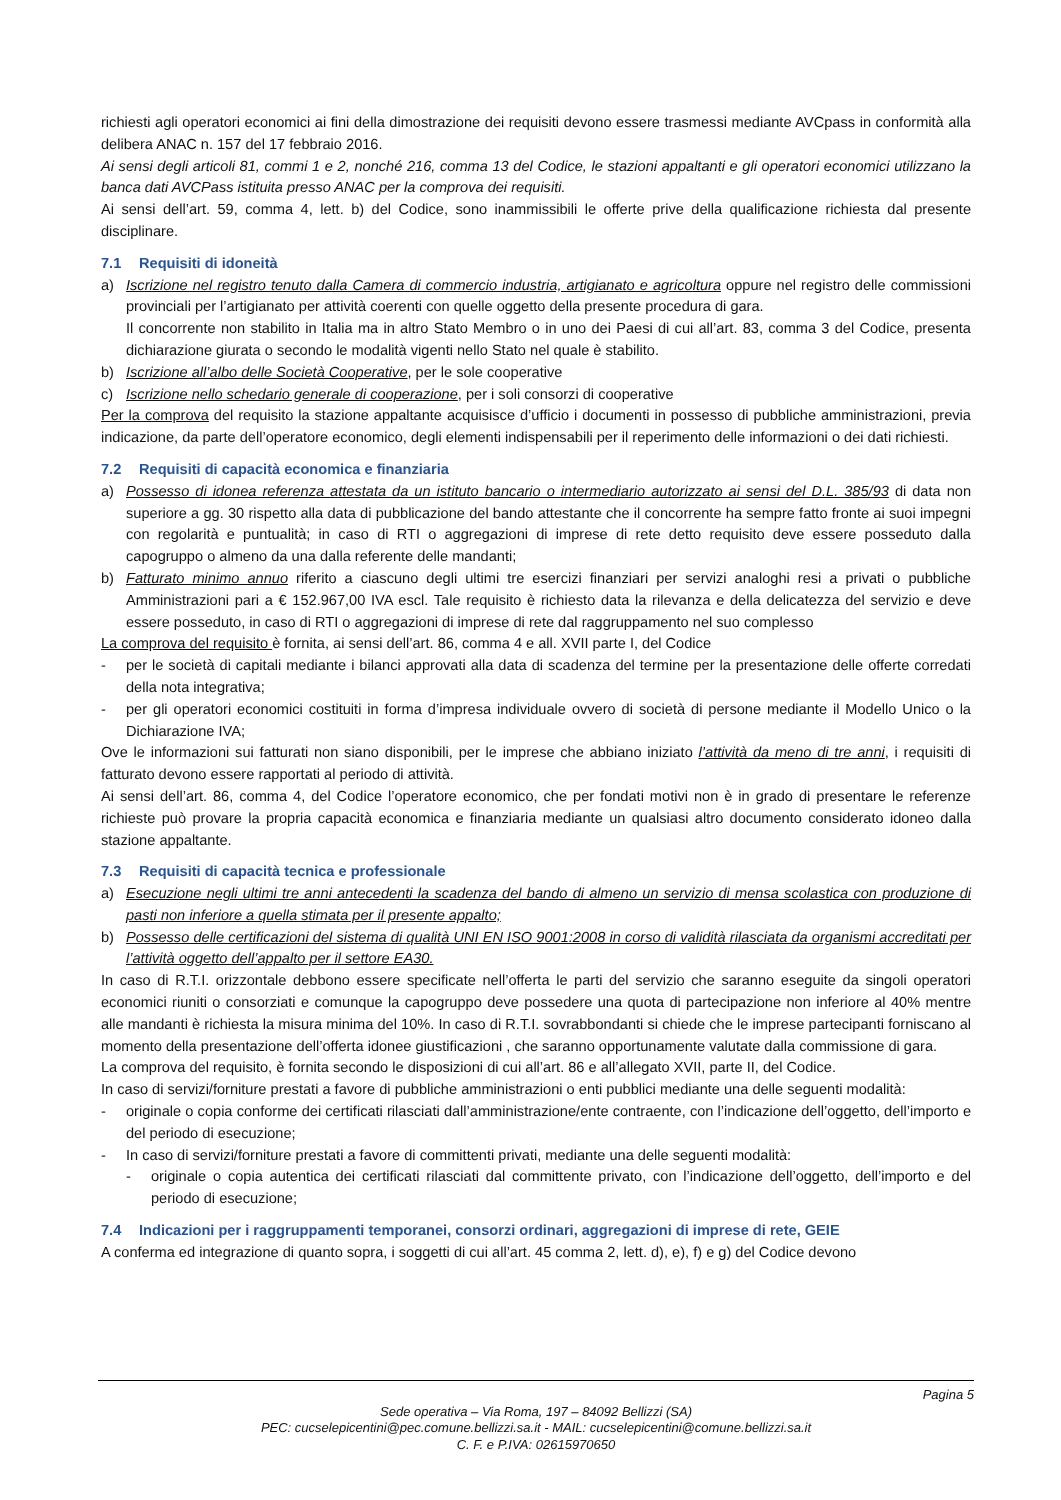richiesti agli operatori economici ai fini della dimostrazione dei requisiti devono essere trasmessi mediante AVCpass in conformità alla delibera ANAC n. 157 del 17 febbraio 2016.
Ai sensi degli articoli 81, commi 1 e 2, nonché 216, comma 13 del Codice, le stazioni appaltanti e gli operatori economici utilizzano la banca dati AVCPass istituita presso ANAC per la comprova dei requisiti.
Ai sensi dell’art. 59, comma 4, lett. b) del Codice, sono inammissibili le offerte prive della qualificazione richiesta dal presente disciplinare.
7.1 Requisiti di idoneità
a) Iscrizione nel registro tenuto dalla Camera di commercio industria, artigianato e agricoltura oppure nel registro delle commissioni provinciali per l’artigianato per attività coerenti con quelle oggetto della presente procedura di gara.
Il concorrente non stabilito in Italia ma in altro Stato Membro o in uno dei Paesi di cui all’art. 83, comma 3 del Codice, presenta dichiarazione giurata o secondo le modalità vigenti nello Stato nel quale è stabilito.
b) Iscrizione all’albo delle Società Cooperative, per le sole cooperative
c) Iscrizione nello schedario generale di cooperazione, per i soli consorzi di cooperative
Per la comprova del requisito la stazione appaltante acquisisce d’ufficio i documenti in possesso di pubbliche amministrazioni, previa indicazione, da parte dell’operatore economico, degli elementi indispensabili per il reperimento delle informazioni o dei dati richiesti.
7.2 Requisiti di capacità economica e finanziaria
a) Possesso di idonea referenza attestata da un istituto bancario o intermediario autorizzato ai sensi del D.L. 385/93 di data non superiore a gg. 30 rispetto alla data di pubblicazione del bando attestante che il concorrente ha sempre fatto fronte ai suoi impegni con regolarità e puntualità; in caso di RTI o aggregazioni di imprese di rete detto requisito deve essere posseduto dalla capogruppo o almeno da una dalla referente delle mandanti;
b) Fatturato minimo annuo riferito a ciascuno degli ultimi tre esercizi finanziari per servizi analoghi resi a privati o pubbliche Amministrazioni pari a € 152.967,00 IVA escl. Tale requisito è richiesto data la rilevanza e della delicatezza del servizio e deve essere posseduto, in caso di RTI o aggregazioni di imprese di rete dal raggruppamento nel suo complesso
La comprova del requisito è fornita, ai sensi dell’art. 86, comma 4 e all. XVII parte I, del Codice
- per le società di capitali mediante i bilanci approvati alla data di scadenza del termine per la presentazione delle offerte corredati della nota integrativa;
- per gli operatori economici costituiti in forma d’impresa individuale ovvero di società di persone mediante il Modello Unico o la Dichiarazione IVA;
Ove le informazioni sui fatturati non siano disponibili, per le imprese che abbiano iniziato l’attività da meno di tre anni, i requisiti di fatturato devono essere rapportati al periodo di attività.
Ai sensi dell’art. 86, comma 4, del Codice l’operatore economico, che per fondati motivi non è in grado di presentare le referenze richieste può provare la propria capacità economica e finanziaria mediante un qualsiasi altro documento considerato idoneo dalla stazione appaltante.
7.3 Requisiti di capacità tecnica e professionale
a) Esecuzione negli ultimi tre anni antecedenti la scadenza del bando di almeno un servizio di mensa scolastica con produzione di pasti non inferiore a quella stimata per il presente appalto;
b) Possesso delle certificazioni del sistema di qualità UNI EN ISO 9001:2008 in corso di validità rilasciata da organismi accreditati per l’attività oggetto dell’appalto per il settore EA30.
In caso di R.T.I. orizzontale debbono essere specificate nell’offerta le parti del servizio che saranno eseguite da singoli operatori economici riuniti o consorziati e comunque la capogruppo deve possedere una quota di partecipazione non inferiore al 40% mentre alle mandanti è richiesta la misura minima del 10%. In caso di R.T.I. sovrabbondanti si chiede che le imprese partecipanti forniscano al momento della presentazione dell’offerta idonee giustificazioni , che saranno opportunamente valutate dalla commissione di gara.
La comprova del requisito, è fornita secondo le disposizioni di cui all’art. 86 e all’allegato XVII, parte II, del Codice.
In caso di servizi/forniture prestati a favore di pubbliche amministrazioni o enti pubblici mediante una delle seguenti modalità:
- originale o copia conforme dei certificati rilasciati dall’amministrazione/ente contraente, con l’indicazione dell’oggetto, dell’importo e del periodo di esecuzione;
- In caso di servizi/forniture prestati a favore di committenti privati, mediante una delle seguenti modalità:
- originale o copia autentica dei certificati rilasciati dal committente privato, con l’indicazione dell’oggetto, dell’importo e del periodo di esecuzione;
7.4 Indicazioni per i raggruppamenti temporanei, consorzi ordinari, aggregazioni di imprese di rete, GEIE
A conferma ed integrazione di quanto sopra, i soggetti di cui all’art. 45 comma 2, lett. d), e), f) e g) del Codice devono
Pagina 5
Sede operativa – Via Roma, 197 – 84092 Bellizzi (SA)
PEC: cucselepicentini@pec.comune.bellizzi.sa.it - MAIL: cucselepicentini@comune.bellizzi.sa.it
C. F. e P.IVA: 02615970650